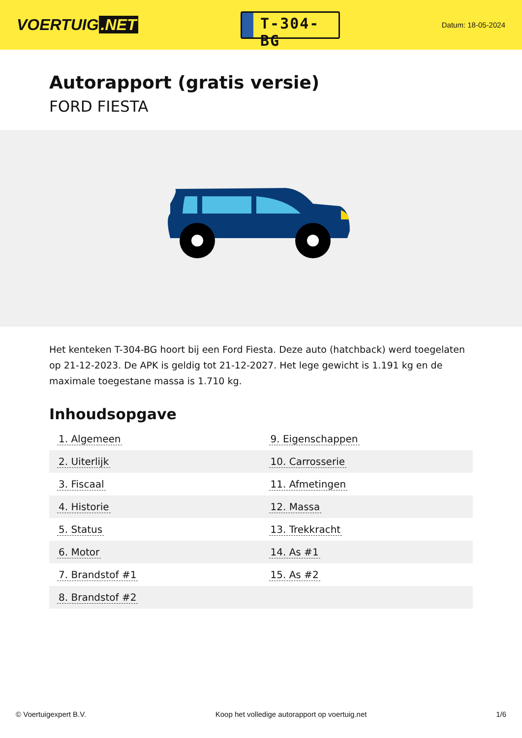VOERTUIG.NET
T-304-BG
Datum: 18-05-2024
Autorapport (gratis versie)
FORD FIESTA
Het kenteken T-304-BG hoort bij een Ford Fiesta. Deze auto (hatchback) werd toegelaten op 21-12-2023. De APK is geldig tot 21-12-2027. Het lege gewicht is 1.191 kg en de maximale toegestane massa is 1.710 kg.
Inhoudsopgave
| 1. Algemeen | 9. Eigenschappen |
| 2. Uiterlijk | 10. Carrosserie |
| 3. Fiscaal | 11. Afmetingen |
| 4. Historie | 12. Massa |
| 5. Status | 13. Trekkracht |
| 6. Motor | 14. As #1 |
| 7. Brandstof #1 | 15. As #2 |
| 8. Brandstof #2 | |
© Voertuigexpert B.V. Koop het volledige autorapport op voertuig.net
1/6